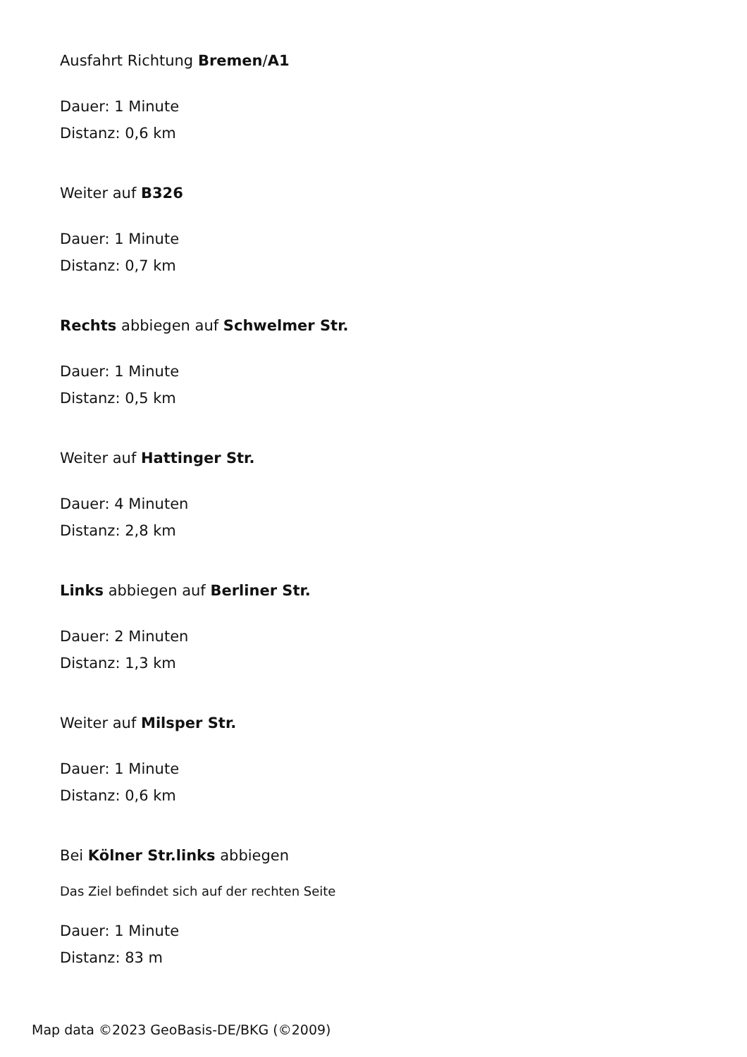Ausfahrt Richtung Bremen/A1
Dauer: 1 Minute
Distanz: 0,6 km
Weiter auf B326
Dauer: 1 Minute
Distanz: 0,7 km
Rechts abbiegen auf Schwelmer Str.
Dauer: 1 Minute
Distanz: 0,5 km
Weiter auf Hattinger Str.
Dauer: 4 Minuten
Distanz: 2,8 km
Links abbiegen auf Berliner Str.
Dauer: 2 Minuten
Distanz: 1,3 km
Weiter auf Milsper Str.
Dauer: 1 Minute
Distanz: 0,6 km
Bei Kölner Str.links abbiegen
Das Ziel befindet sich auf der rechten Seite
Dauer: 1 Minute
Distanz: 83 m
Map data ©2023 GeoBasis-DE/BKG (©2009)